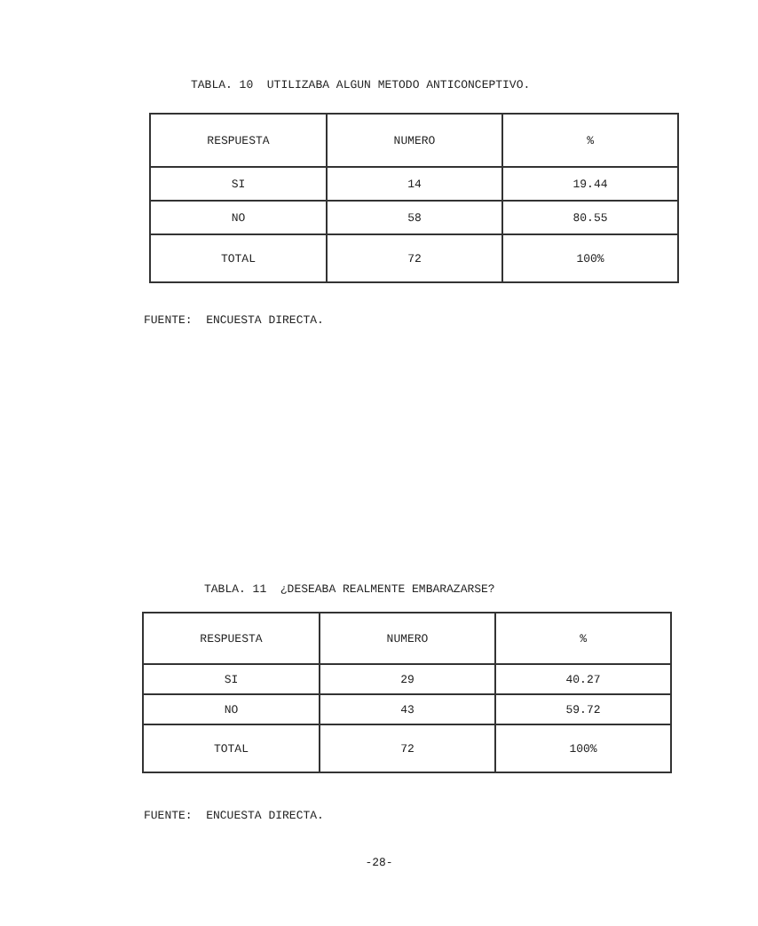TABLA. 10 UTILIZABA ALGUN METODO ANTICONCEPTIVO.
| RESPUESTA | NUMERO | % |
| --- | --- | --- |
| SI | 14 | 19.44 |
| NO | 58 | 80.55 |
| TOTAL | 72 | 100% |
FUENTE: ENCUESTA DIRECTA.
TABLA. 11 ¿DESEABA REALMENTE EMBARAZARSE?
| RESPUESTA | NUMERO | % |
| --- | --- | --- |
| SI | 29 | 40.27 |
| NO | 43 | 59.72 |
| TOTAL | 72 | 100% |
FUENTE: ENCUESTA DIRECTA.
-28-